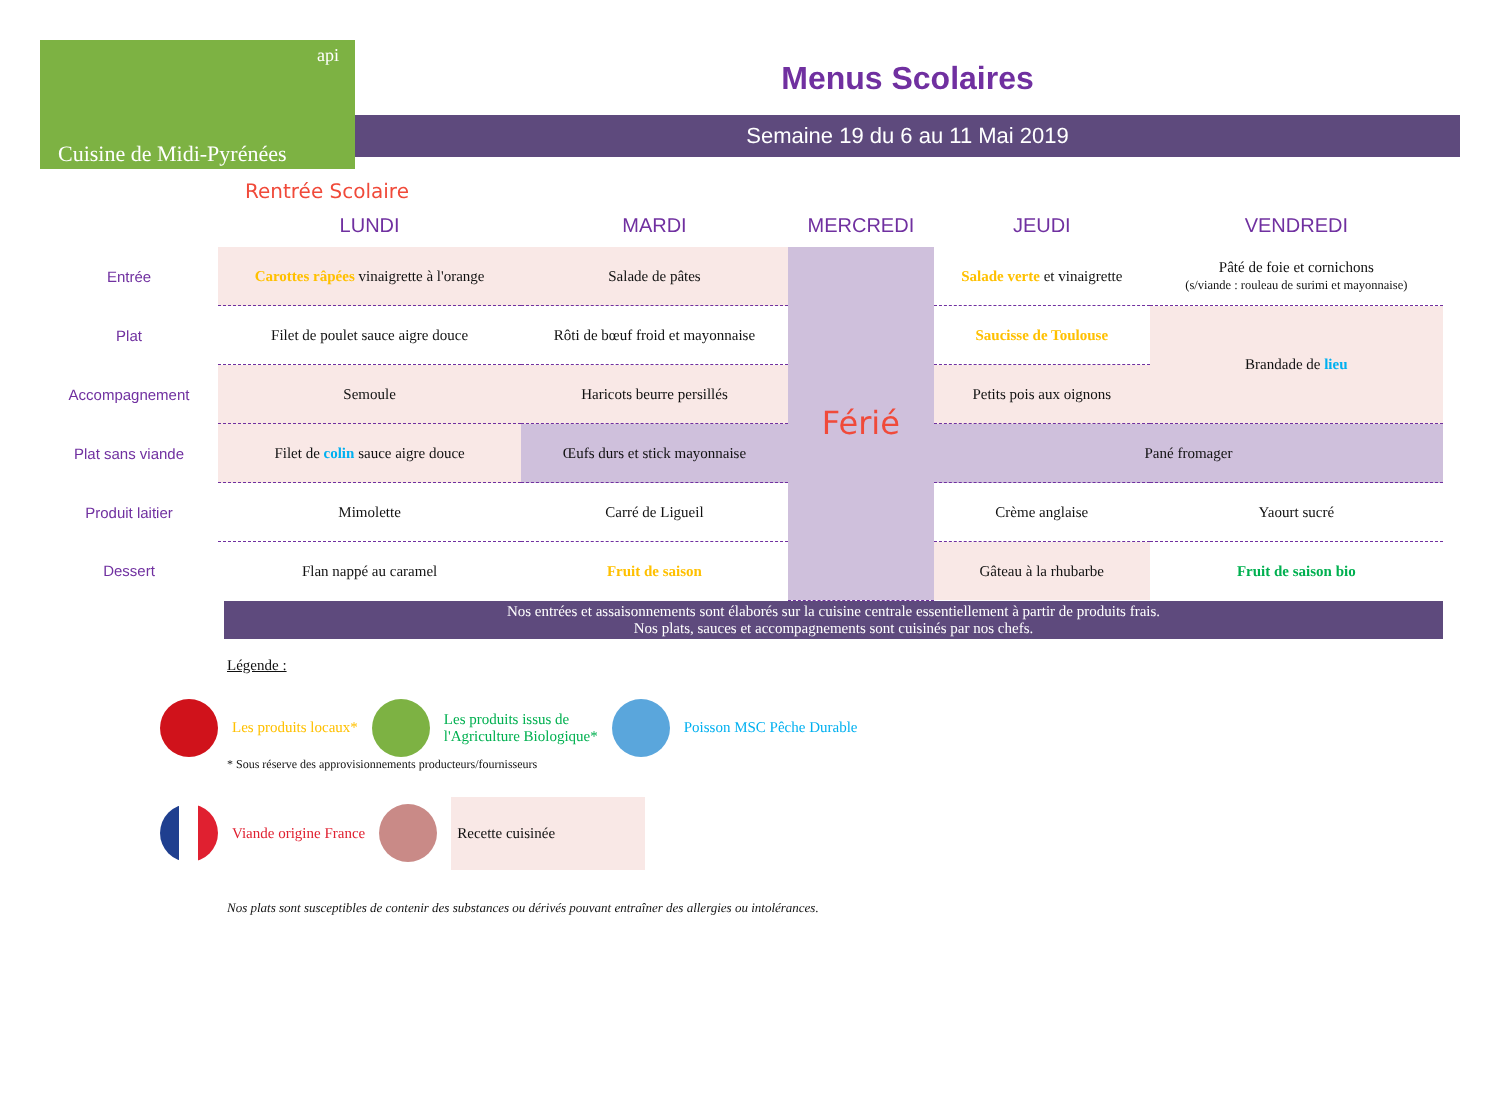api
Cuisine de Midi-Pyrénées
Menus Scolaires
Semaine 19 du 6 au 11 Mai 2019
Rentrée Scolaire
| | LUNDI | MARDI | MERCREDI | JEUDI | VENDREDI |
| --- | --- | --- | --- | --- | --- |
| Entrée | Carottes râpées vinaigrette à l'orange | Salade de pâtes | Férié | Salade verte et vinaigrette | Pâté de foie et cornichons (s/viande : rouleau de surimi et mayonnaise) |
| Plat | Filet de poulet sauce aigre douce | Rôti de bœuf froid et mayonnaise | | Saucisse de Toulouse | Brandade de lieu |
| Accompagnement | Semoule | Haricots beurre persillés | | Petits pois aux oignons | |
| Plat sans viande | Filet de colin sauce aigre douce | Œufs durs et stick mayonnaise | | Pané fromager | |
| Produit laitier | Mimolette | Carré de Ligueil | | Crème anglaise | Yaourt sucré |
| Dessert | Flan nappé au caramel | Fruit de saison | | Gâteau à la rhubarbe | Fruit de saison bio |
Nos entrées et assaisonnements sont élaborés sur la cuisine centrale essentiellement à partir de produits frais.
Nos plats, sauces et accompagnements sont cuisinés par nos chefs.
Légende :
Les produits locaux*
Les produits issus de
l'Agriculture Biologique*
Poisson MSC Pêche Durable
* Sous réserve des approvisionnements producteurs/fournisseurs
Viande origine France
Recette cuisinée
Nos plats sont susceptibles de contenir des substances ou dérivés pouvant entraîner des allergies ou intolérances.